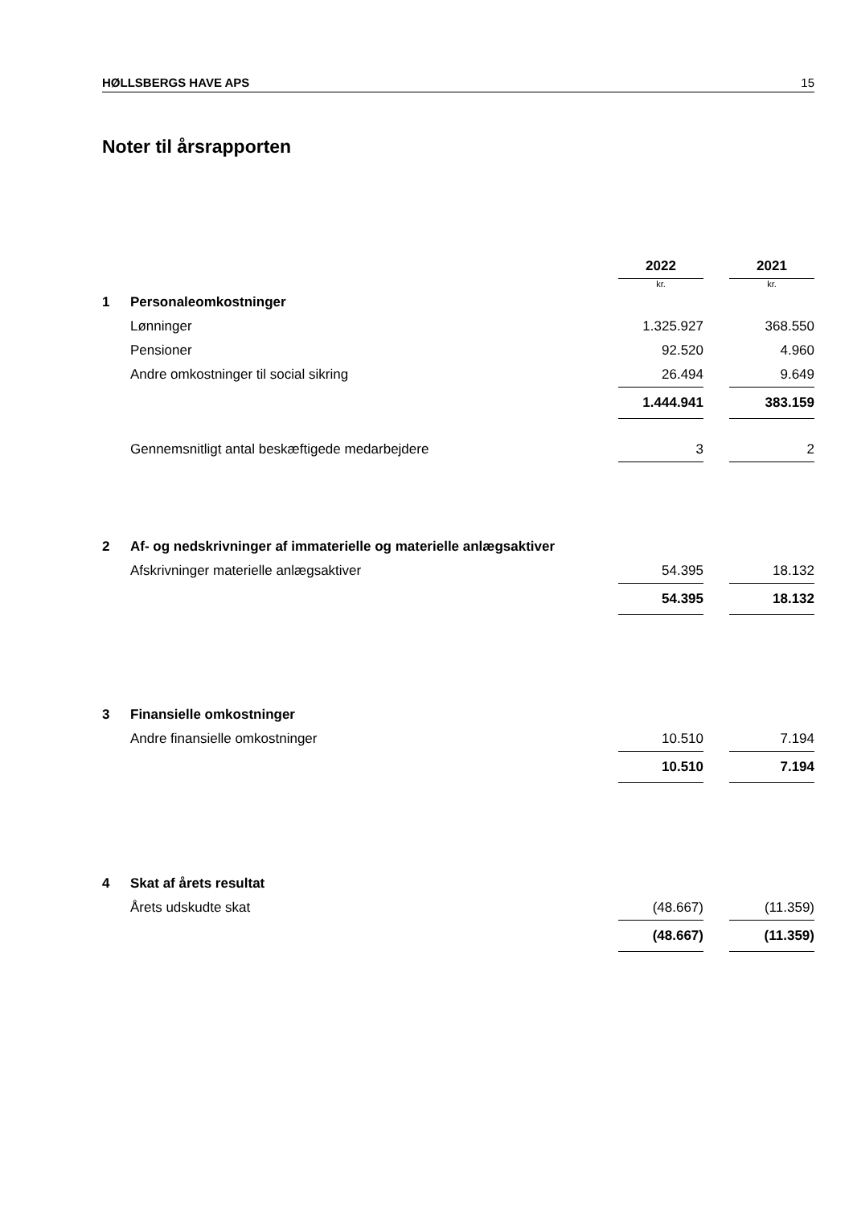HØLLSBERGS HAVE APS 15
Noter til årsrapporten
| | | 2022 | | 2021 |
| | | kr. | | kr. |
| 1 | Personaleomkostninger | | | |
| | Lønninger | 1.325.927 | | 368.550 |
| | Pensioner | 92.520 | | 4.960 |
| | Andre omkostninger til social sikring | 26.494 | | 9.649 |
| | | 1.444.941 | | 383.159 |
| | Gennemsnitligt antal beskæftigede medarbejdere | 3 | | 2 |
| 2 | Af- og nedskrivninger af immaterielle og materielle anlægsaktiver | | | |
| | Afskrivninger materielle anlægsaktiver | 54.395 | | 18.132 |
| | | 54.395 | | 18.132 |
| 3 | Finansielle omkostninger | | | |
| | Andre finansielle omkostninger | 10.510 | | 7.194 |
| | | 10.510 | | 7.194 |
| 4 | Skat af årets resultat | | | |
| | Årets udskudte skat | (48.667) | | (11.359) |
| | | (48.667) | | (11.359) |